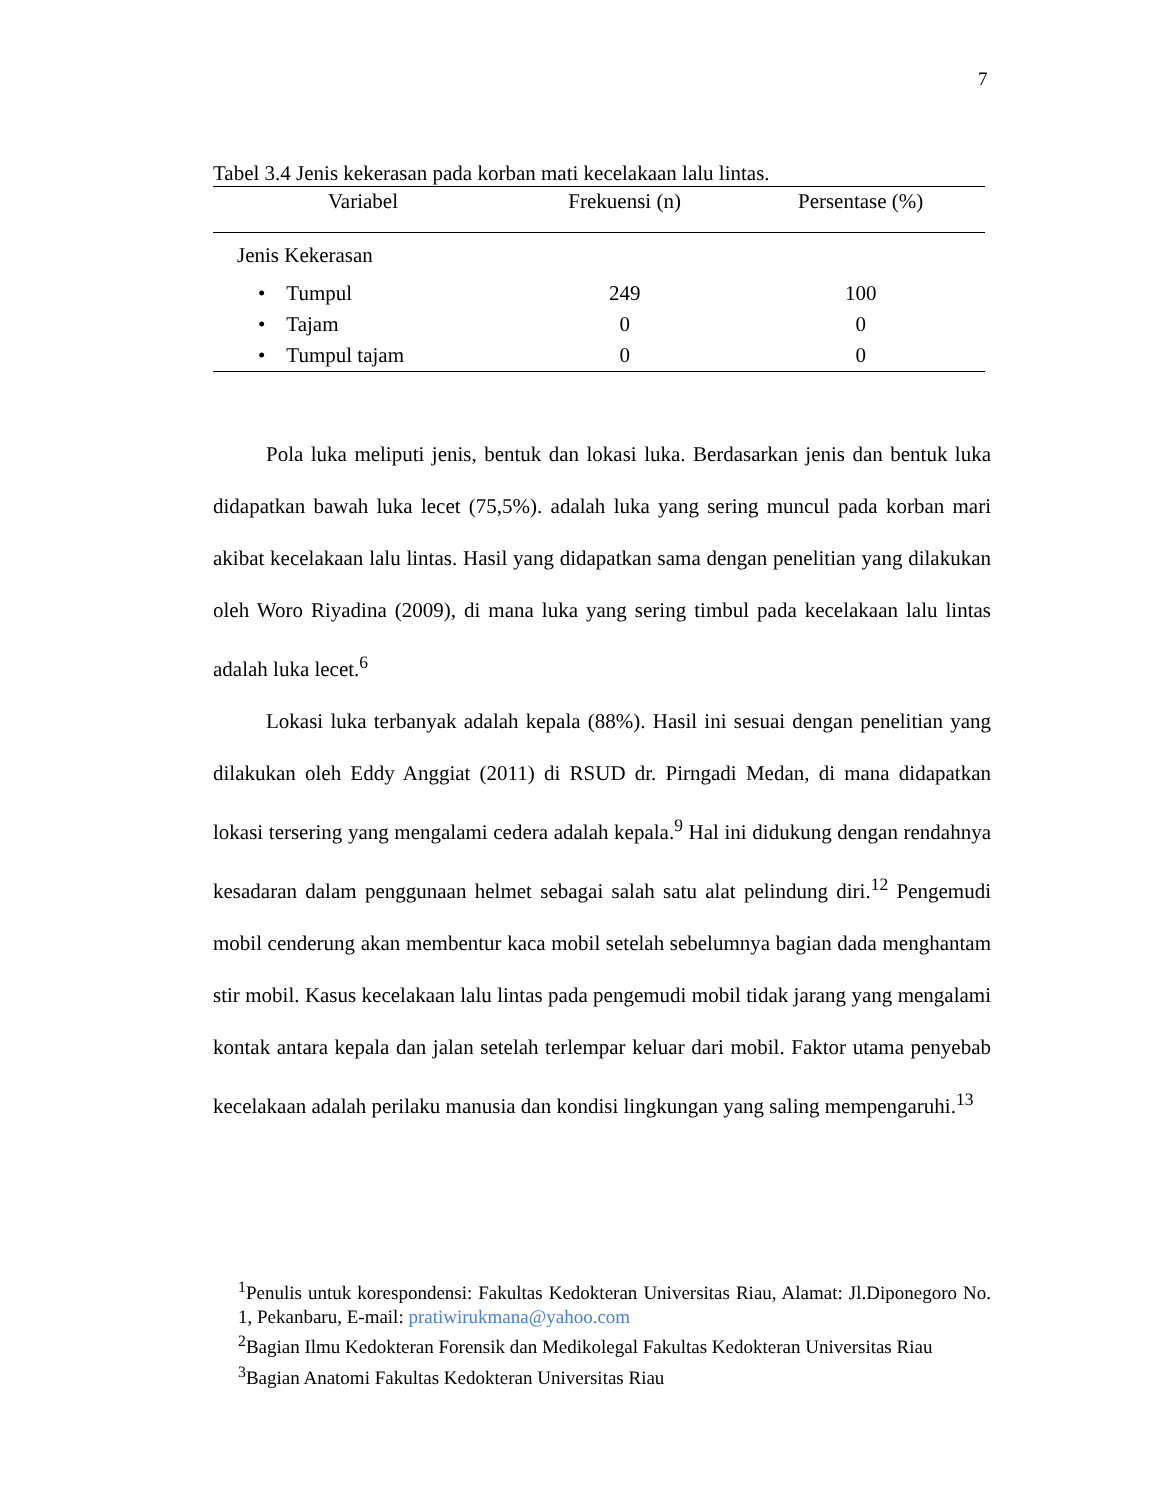7
Tabel 3.4 Jenis kekerasan pada korban mati kecelakaan lalu lintas.
| Variabel | Frekuensi (n) | Persentase (%) |
| --- | --- | --- |
| Jenis Kekerasan | | |
| • Tumpul | 249 | 100 |
| • Tajam | 0 | 0 |
| • Tumpul tajam | 0 | 0 |
Pola luka meliputi jenis, bentuk dan lokasi luka. Berdasarkan jenis dan bentuk luka didapatkan bawah luka lecet (75,5%). adalah luka yang sering muncul pada korban mari akibat kecelakaan lalu lintas. Hasil yang didapatkan sama dengan penelitian yang dilakukan oleh Woro Riyadina (2009), di mana luka yang sering timbul pada kecelakaan lalu lintas adalah luka lecet.<sup>6</sup>
Lokasi luka terbanyak adalah kepala (88%). Hasil ini sesuai dengan penelitian yang dilakukan oleh Eddy Anggiat (2011) di RSUD dr. Pirngadi Medan, di mana didapatkan lokasi tersering yang mengalami cedera adalah kepala.<sup>9</sup> Hal ini didukung dengan rendahnya kesadaran dalam penggunaan helmet sebagai salah satu alat pelindung diri.<sup>12</sup> Pengemudi mobil cenderung akan membentur kaca mobil setelah sebelumnya bagian dada menghantam stir mobil. Kasus kecelakaan lalu lintas pada pengemudi mobil tidak jarang yang mengalami kontak antara kepala dan jalan setelah terlempar keluar dari mobil. Faktor utama penyebab kecelakaan adalah perilaku manusia dan kondisi lingkungan yang saling mempengaruhi.<sup>13</sup>
<sup>1</sup> Penulis untuk korespondensi: Fakultas Kedokteran Universitas Riau, Alamat: Jl.Diponegoro No. 1, Pekanbaru, E-mail: pratiwirukmana@yahoo.com
<sup>2</sup> Bagian Ilmu Kedokteran Forensik dan Medikolegal Fakultas Kedokteran Universitas Riau
<sup>3</sup> Bagian Anatomi Fakultas Kedokteran Universitas Riau